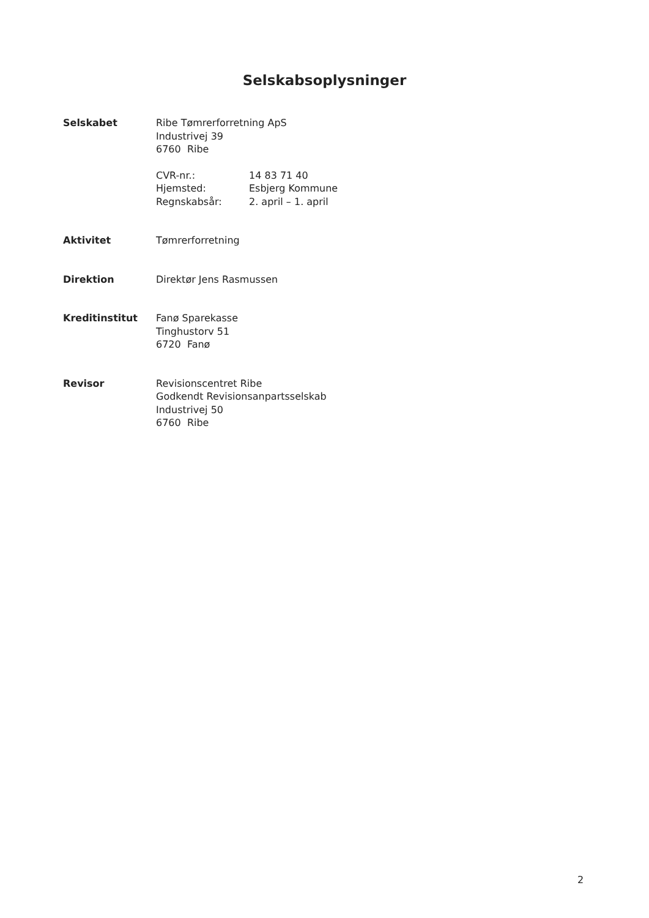Selskabsoplysninger
Selskabet Ribe Tømrerforretning ApS
Industrivej 39
6760 Ribe
CVR-nr.:
Hjemsted:
Regnskabsår:
14 83 71 40
Esbjerg Kommune
2. april – 1. april
Aktivitet Tømrerforretning
Direktion Direktør Jens Rasmussen
Kreditinstitut Fanø Sparekasse
Tinghustorv 51
6720 Fanø
Revisor Revisionscentret Ribe
Godkendt Revisionsanpartsselskab
Industrivej 50
6760 Ribe
2